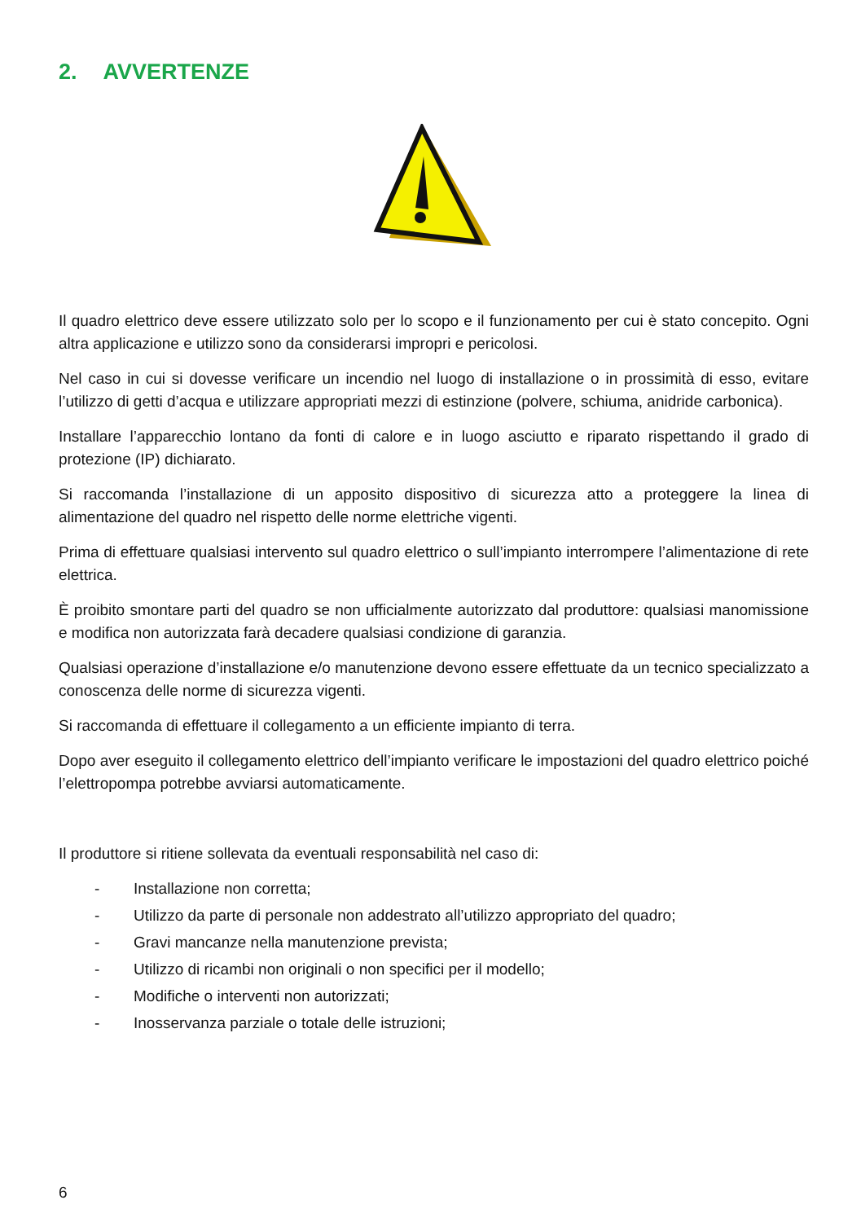2. AVVERTENZE
Il quadro elettrico deve essere utilizzato solo per lo scopo e il funzionamento per cui è stato concepito. Ogni altra applicazione e utilizzo sono da considerarsi impropri e pericolosi.
Nel caso in cui si dovesse verificare un incendio nel luogo di installazione o in prossimità di esso, evitare l’utilizzo di getti d’acqua e utilizzare appropriati mezzi di estinzione (polvere, schiuma, anidride carbonica).
Installare l’apparecchio lontano da fonti di calore e in luogo asciutto e riparato rispettando il grado di protezione (IP) dichiarato.
Si raccomanda l’installazione di un apposito dispositivo di sicurezza atto a proteggere la linea di alimentazione del quadro nel rispetto delle norme elettriche vigenti.
Prima di effettuare qualsiasi intervento sul quadro elettrico o sull’impianto interrompere l’alimentazione di rete elettrica.
È proibito smontare parti del quadro se non ufficialmente autorizzato dal produttore: qualsiasi manomissione e modifica non autorizzata farà decadere qualsiasi condizione di garanzia.
Qualsiasi operazione d’installazione e/o manutenzione devono essere effettuate da un tecnico specializzato a conoscenza delle norme di sicurezza vigenti.
Si raccomanda di effettuare il collegamento a un efficiente impianto di terra.
Dopo aver eseguito il collegamento elettrico dell’impianto verificare le impostazioni del quadro elettrico poiché l’elettropompa potrebbe avviarsi automaticamente.
Il produttore si ritiene sollevata da eventuali responsabilità nel caso di:
- Installazione non corretta;
- Utilizzo da parte di personale non addestrato all’utilizzo appropriato del quadro;
- Gravi mancanze nella manutenzione prevista;
- Utilizzo di ricambi non originali o non specifici per il modello;
- Modifiche o interventi non autorizzati;
- Inosservanza parziale o totale delle istruzioni;
6